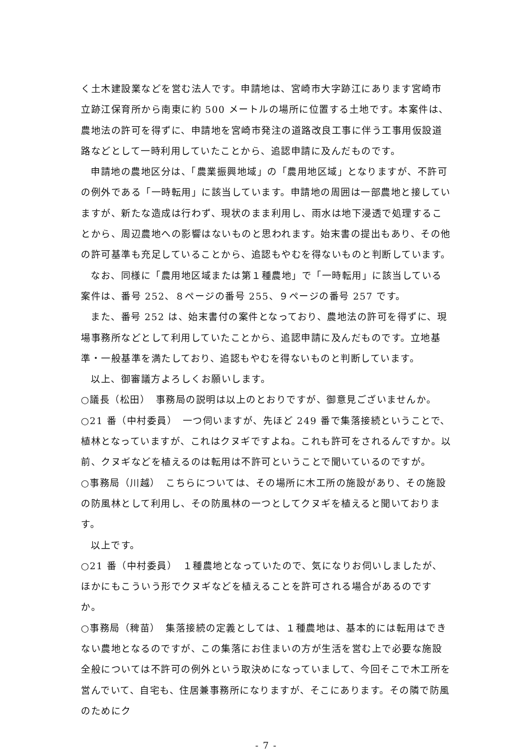く土木建設業などを営む法人です。申請地は、宮崎市大字跡江にあります宮崎市立跡江保育所から南東に約 500 メートルの場所に位置する土地です。本案件は、農地法の許可を得ずに、申請地を宮崎市発注の道路改良工事に伴う工事用仮設道路などとして一時利用していたことから、追認申請に及んだものです。
申請地の農地区分は、「農業振興地域」の「農用地区域」となりますが、不許可の例外である「一時転用」に該当しています。申請地の周囲は一部農地と接していますが、新たな造成は行わず、現状のまま利用し、雨水は地下浸透で処理することから、周辺農地への影響はないものと思われます。始末書の提出もあり、その他の許可基準も充足していることから、追認もやむを得ないものと判断しています。
なお、同様に「農用地区域または第１種農地」で「一時転用」に該当している案件は、番号 252、８ページの番号 255、９ページの番号 257 です。
また、番号 252 は、始末書付の案件となっており、農地法の許可を得ずに、現場事務所などとして利用していたことから、追認申請に及んだものです。立地基準・一般基準を満たしており、追認もやむを得ないものと判断しています。
以上、御審議方よろしくお願いします。
○議長（松田）　事務局の説明は以上のとおりですが、御意見ございませんか。
○21 番（中村委員）　一つ伺いますが、先ほど 249 番で集落接続ということで、植林となっていますが、これはクヌギですよね。これも許可をされるんですか。以前、クヌギなどを植えるのは転用は不許可ということで聞いているのですが。
○事務局（川越）　こちらについては、その場所に木工所の施設があり、その施設の防風林として利用し、その防風林の一つとしてクヌギを植えると聞いております。
以上です。
○21 番（中村委員）　１種農地となっていたので、気になりお伺いしましたが、ほかにもこういう形でクヌギなどを植えることを許可される場合があるのですか。
○事務局（稗苗）　集落接続の定義としては、１種農地は、基本的には転用はできない農地となるのですが、この集落にお住まいの方が生活を営む上で必要な施設全般については不許可の例外という取決めになっていまして、今回そこで木工所を営んでいて、自宅も、住居兼事務所になりますが、そこにあります。その隣で防風のためにク
- 7 -